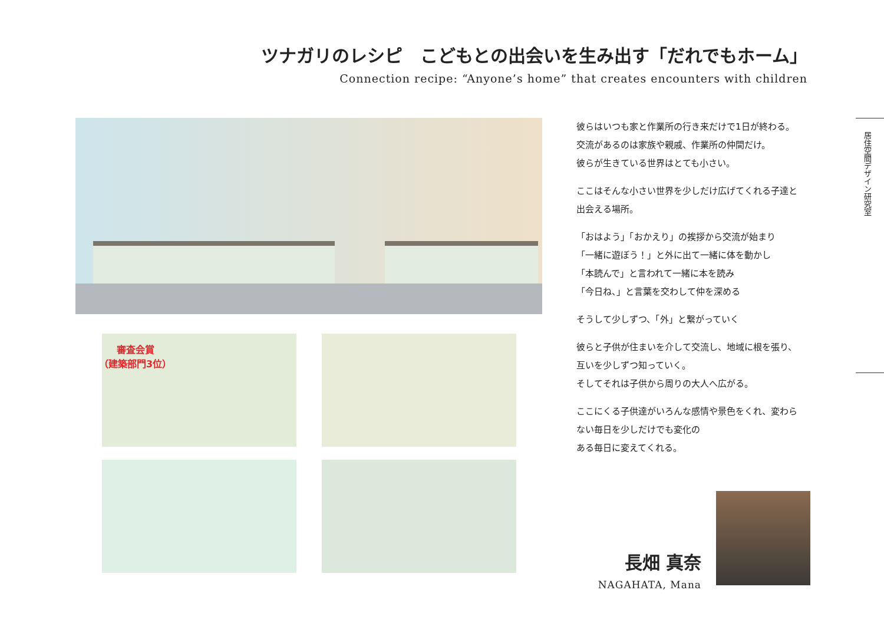ツナガリのレシピ　こどもとの出会いを生み出す「だれでもホーム」
Connection recipe: “Anyone’s home” that creates encounters with children
審査会賞
（建築部門3位）
彼らはいつも家と作業所の行き来だけで1日が終わる。
交流があるのは家族や親戚、作業所の仲間だけ。
彼らが生きている世界はとても小さい。
ここはそんな小さい世界を少しだけ広げてくれる子達と
出会える場所。
「おはよう」「おかえり」の挨拶から交流が始まり
「一緒に遊ぼう！」と外に出て一緒に体を動かし
「本読んで」と言われて一緒に本を読み
「今日ね、」と言葉を交わして仲を深める
そうして少しずつ、「外」と繋がっていく
彼らと子供が住まいを介して交流し、地域に根を張り、
互いを少しずつ知っていく。
そしてそれは子供から周りの大人へ広がる。
ここにくる子供達がいろんな感情や景色をくれ、変わら
ない毎日を少しだけでも変化の
ある毎日に変えてくれる。
居住空間デザイン研究室
長畑 真奈
NAGAHATA, Mana